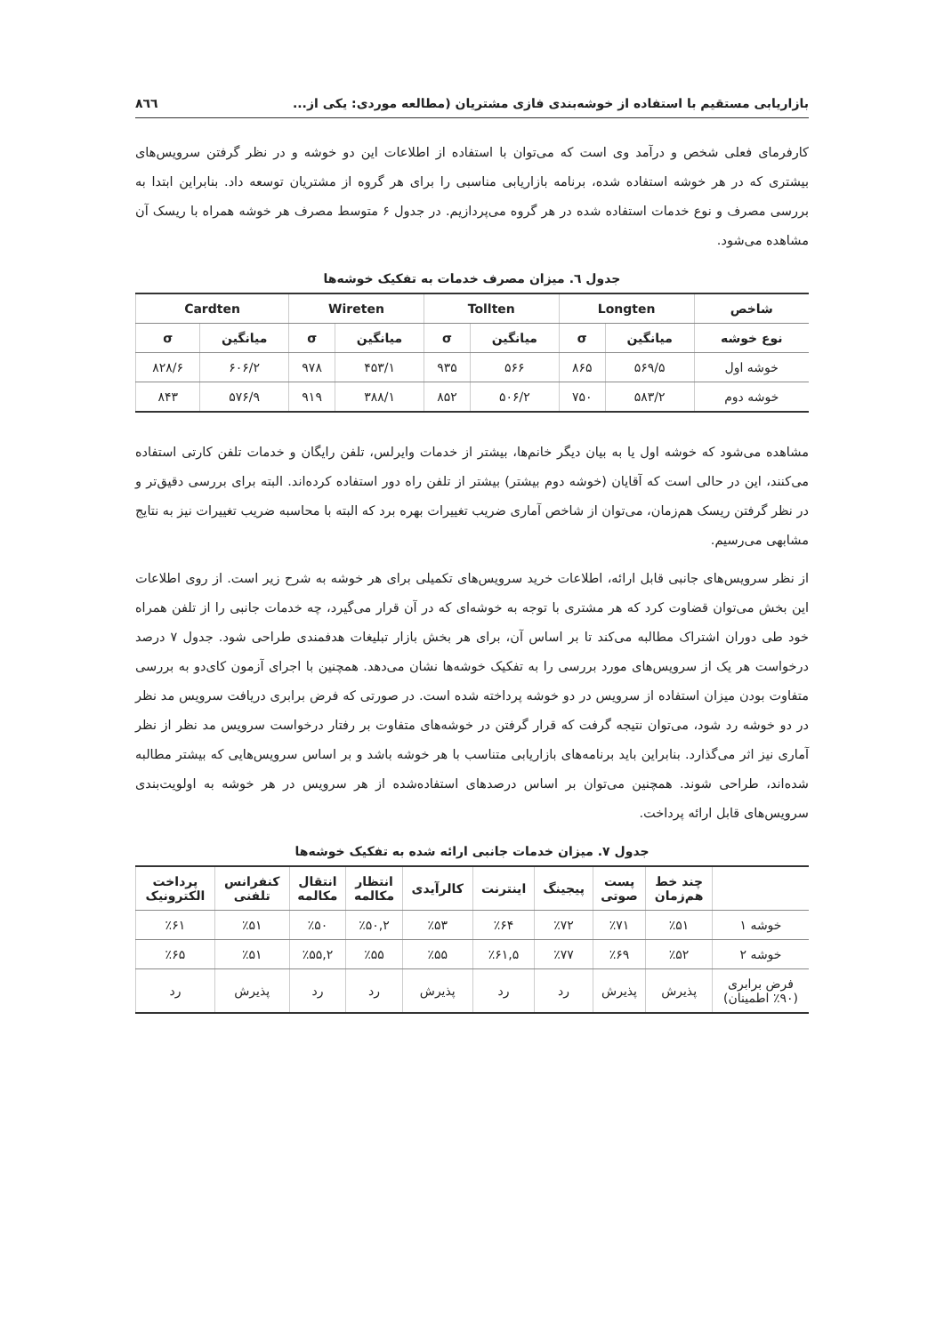بازاریابی مستقیم با استفاده از خوشه‌بندی فازی مشتریان (مطالعه موردی: یکی از... ٨٦٦
کارفرمای فعلی شخص و درآمد وی است که می‌توان با استفاده از اطلاعات این دو خوشه و در نظر گرفتن سرویس‌های بیشتری که در هر خوشه استفاده شده، برنامه بازاریابی مناسبی را برای هر گروه از مشتریان توسعه داد. بنابراین ابتدا به بررسی مصرف و نوع خدمات استفاده شده در هر گروه می‌پردازیم. در جدول ۶ متوسط مصرف هر خوشه همراه با ریسک آن مشاهده می‌شود.
جدول ٦. میزان مصرف خدمات به تفکیک خوشه‌ها
| شاخص | Longten | | Tollten | | Wireten | | Cardten | |
| --- | --- | --- | --- | --- | --- | --- | --- | --- |
| نوع خوشه | میانگین | σ | میانگین | σ | میانگین | σ | میانگین | σ |
| خوشه اول | ۵۶۹/۵ | ۸۶۵ | ۵۶۶ | ۹۳۵ | ۴۵۳/۱ | ۹۷۸ | ۶۰۶/۲ | ۸۲۸/۶ |
| خوشه دوم | ۵۸۳/۲ | ۷۵۰ | ۵۰۶/۲ | ۸۵۲ | ۳۸۸/۱ | ۹۱۹ | ۵۷۶/۹ | ۸۴۳ |
مشاهده می‌شود که خوشه اول یا به بیان دیگر خانم‌ها، بیشتر از خدمات وایرلس، تلفن رایگان و خدمات تلفن کارتی استفاده می‌کنند، این در حالی است که آقایان (خوشه دوم بیشتر) بیشتر از تلفن راه دور استفاده کرده‌اند. البته برای بررسی دقیق‌تر و در نظر گرفتن ریسک هم‌زمان، می‌توان از شاخص آماری ضریب تغییرات بهره برد که البته با محاسبه ضریب تغییرات نیز به نتایج مشابهی می‌رسیم.
از نظر سرویس‌های جانبی قابل ارائه، اطلاعات خرید سرویس‌های تکمیلی برای هر خوشه به شرح زیر است. از روی اطلاعات این بخش می‌توان قضاوت کرد که هر مشتری با توجه به خوشه‌ای که در آن قرار می‌گیرد، چه خدمات جانبی را از تلفن همراه خود طی دوران اشتراک مطالبه می‌کند تا بر اساس آن، برای هر بخش بازار تبلیغات هدفمندی طراحی شود. جدول ۷ درصد درخواست هر یک از سرویس‌های مورد بررسی را به تفکیک خوشه‌ها نشان می‌دهد. همچنین با اجرای آزمون کای‌دو به بررسی متفاوت بودن میزان استفاده از سرویس در دو خوشه پرداخته شده است. در صورتی که فرض برابری دریافت سرویس مد نظر در دو خوشه رد شود، می‌توان نتیجه گرفت که قرار گرفتن در خوشه‌های متفاوت بر رفتار درخواست سرویس مد نظر از نظر آماری نیز اثر می‌گذارد. بنابراین باید برنامه‌های بازاریابی متناسب با هر خوشه باشد و بر اساس سرویس‌هایی که بیشتر مطالبه شده‌اند، طراحی شوند. همچنین می‌توان بر اساس درصدهای استفاده‌شده از هر سرویس در هر خوشه به اولویت‌بندی سرویس‌های قابل ارائه پرداخت.
جدول ۷. میزان خدمات جانبی ارائه شده به تفکیک خوشه‌ها
| | چند خط هم‌زمان | پست صوتی | پیجینگ | اینترنت | کالرآیدی | انتظار مکالمه | انتقال مکالمه | کنفرانس تلفنی | پرداخت الکترونیک |
| --- | --- | --- | --- | --- | --- | --- | --- | --- | --- |
| خوشه ۱ | ٪۵۱ | ٪۷۱ | ٪۷۲ | ٪۶۴ | ٪۵۳ | ٪۵۰,۲ | ٪۵۰ | ٪۵۱ | ٪۶۱ |
| خوشه ۲ | ٪۵۲ | ٪۶۹ | ٪۷۷ | ٪۶۱,۵ | ٪۵۵ | ٪۵۵ | ٪۵۵,۲ | ٪۵۱ | ٪۶۵ |
| فرض برابری (٪۹۰ اطمینان) | پذیرش | پذیرش | رد | رد | پذیرش | رد | رد | پذیرش | رد |